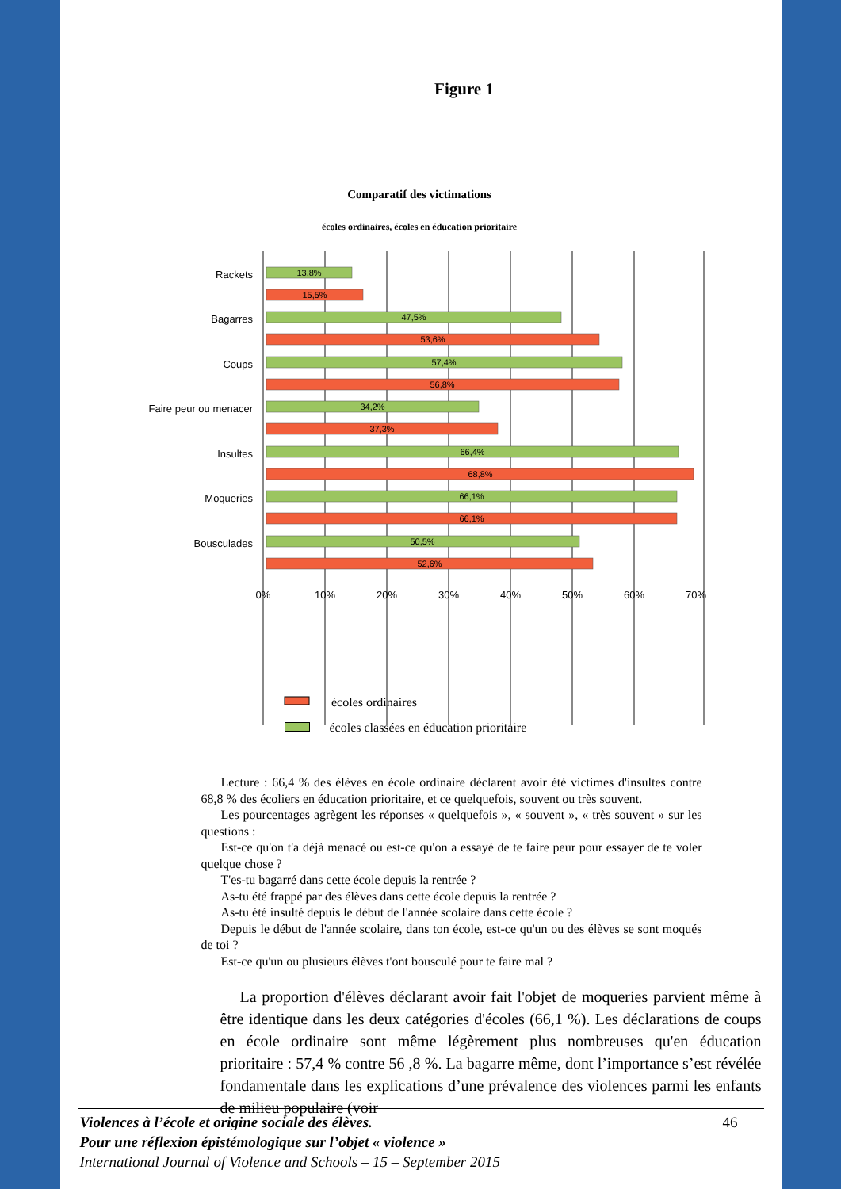Figure 1
Comparatif des victimations
écoles ordinaires, écoles en éducation prioritaire
Rackets
Bagarres
Coups
Faire peur ou menacer
Insultes
Moqueries
Bousculades
13,8%
15,5%
47,5%
53,6%
57,4%
56,8%
34,2%
37,3%
66,4%
68,8%
66,1%
66,1%
50,5%
52,6%
0%
10%
20%
30%
40%
50%
60%
70%
écoles ordinaires
écoles classées en éducation prioritaire
Lecture : 66,4 % des élèves en école ordinaire déclarent avoir été victimes d'insultes contre 68,8 % des écoliers en éducation prioritaire, et ce quelquefois, souvent ou très souvent.
Les pourcentages agrègent les réponses « quelquefois », « souvent », « très souvent » sur les questions :
Est-ce qu'on t'a déjà menacé ou est-ce qu'on a essayé de te faire peur pour essayer de te voler quelque chose ?
T'es-tu bagarré dans cette école depuis la rentrée ?
As-tu été frappé par des élèves dans cette école depuis la rentrée ?
As-tu été insulté depuis le début de l'année scolaire dans cette école ?
Depuis le début de l'année scolaire, dans ton école, est-ce qu'un ou des élèves se sont moqués de toi ?
Est-ce qu'un ou plusieurs élèves t'ont bousculé pour te faire mal ?
La proportion d'élèves déclarant avoir fait l'objet de moqueries parvient même à être identique dans les deux catégories d'écoles (66,1 %). Les déclarations de coups en école ordinaire sont même légèrement plus nombreuses qu'en éducation prioritaire : 57,4 % contre 56 ,8 %. La bagarre même, dont l’importance s’est révélée fondamentale dans les explications d’une prévalence des violences parmi les enfants de milieu populaire (voir
46 Violences à l’école et origine sociale des élèves.
Pour une réflexion épistémologique sur l’objet « violence »
International Journal of Violence and Schools – 15 – September 2015